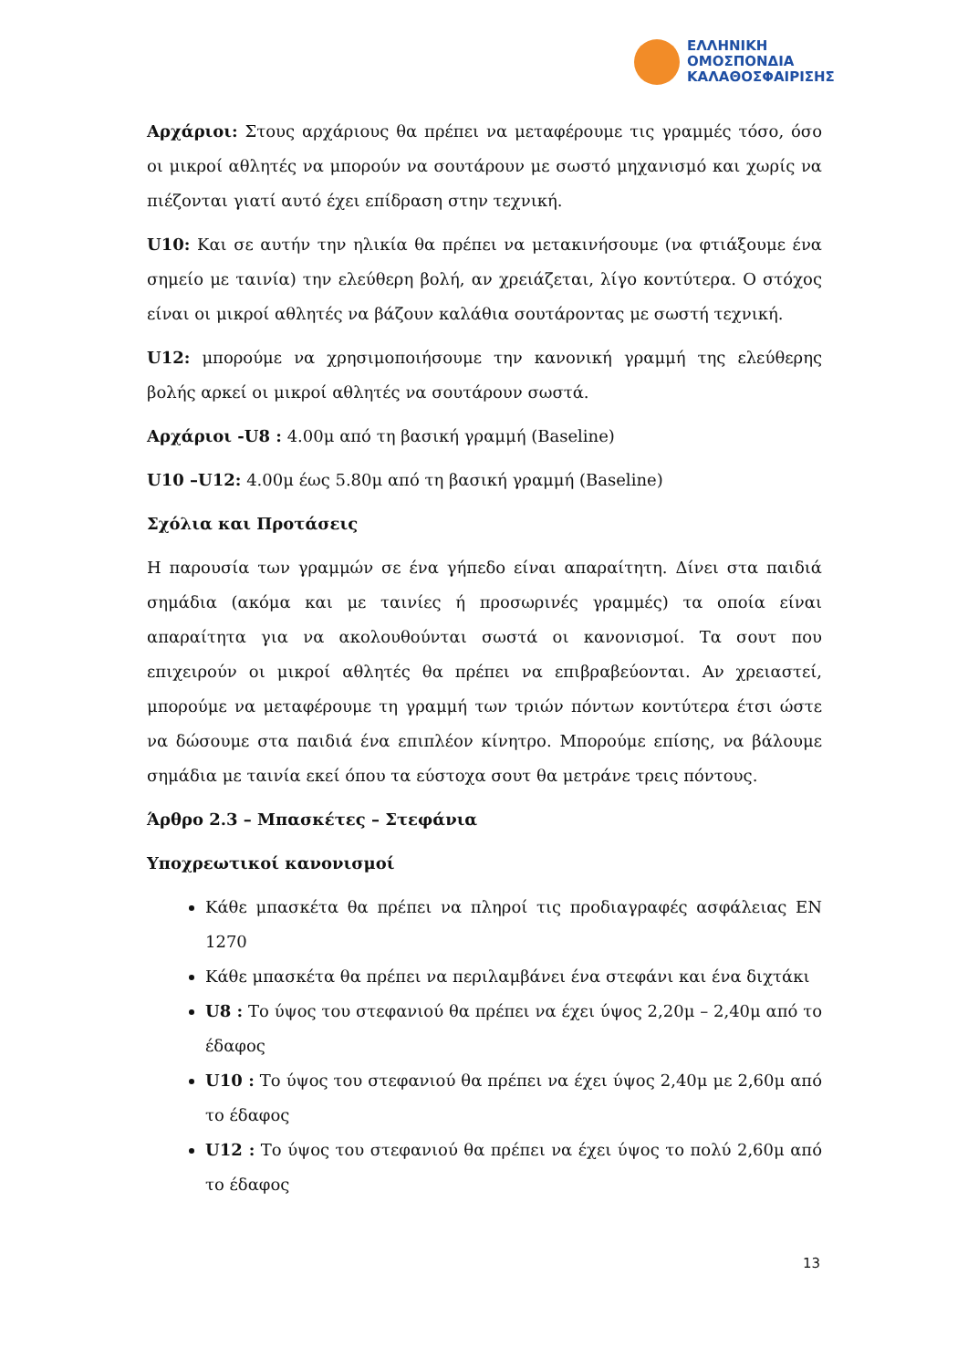ΕΛΛΗΝΙΚΗ
ΟΜΟΣΠΟΝΔΙΑ
ΚΑΛΑΘΟΣΦΑΙΡΙΣΗΣ
Αρχάριοι: Στους αρχάριους θα πρέπει να μεταφέρουμε τις γραμμές τόσο, όσο οι μικροί αθλητές να μπορούν να σουτάρουν με σωστό μηχανισμό και χωρίς να πιέζονται γιατί αυτό έχει επίδραση στην τεχνική.
U10: Και σε αυτήν την ηλικία θα πρέπει να μετακινήσουμε (να φτιάξουμε ένα σημείο με ταινία) την ελεύθερη βολή, αν χρειάζεται, λίγο κοντύτερα. Ο στόχος είναι οι μικροί αθλητές να βάζουν καλάθια σουτάροντας με σωστή τεχνική.
U12: μπορούμε να χρησιμοποιήσουμε την κανονική γραμμή της ελεύθερης βολής αρκεί οι μικροί αθλητές να σουτάρουν σωστά.
Αρχάριοι -U8 : 4.00μ από τη βασική γραμμή (Baseline)
U10 –U12: 4.00μ έως 5.80μ από τη βασική γραμμή (Baseline)
Σχόλια και Προτάσεις
Η παρουσία των γραμμών σε ένα γήπεδο είναι απαραίτητη. Δίνει στα παιδιά σημάδια (ακόμα και με ταινίες ή προσωρινές γραμμές) τα οποία είναι απαραίτητα για να ακολουθούνται σωστά οι κανονισμοί. Τα σουτ που επιχειρούν οι μικροί αθλητές θα πρέπει να επιβραβεύονται. Αν χρειαστεί, μπορούμε να μεταφέρουμε τη γραμμή των τριών πόντων κοντύτερα έτσι ώστε να δώσουμε στα παιδιά ένα επιπλέον κίνητρο. Μπορούμε επίσης, να βάλουμε σημάδια με ταινία εκεί όπου τα εύστοχα σουτ θα μετράνε τρεις πόντους.
Άρθρο 2.3 – Μπασκέτες – Στεφάνια
Υποχρεωτικοί κανονισμοί
Κάθε μπασκέτα θα πρέπει να πληροί τις προδιαγραφές ασφάλειας EN 1270
Κάθε μπασκέτα θα πρέπει να περιλαμβάνει ένα στεφάνι και ένα διχτάκι
U8 : Το ύψος του στεφανιού θα πρέπει να έχει ύψος 2,20μ – 2,40μ από το έδαφος
U10 : Το ύψος του στεφανιού θα πρέπει να έχει ύψος 2,40μ με 2,60μ από το έδαφος
U12 : Το ύψος του στεφανιού θα πρέπει να έχει ύψος το πολύ 2,60μ από το έδαφος
13